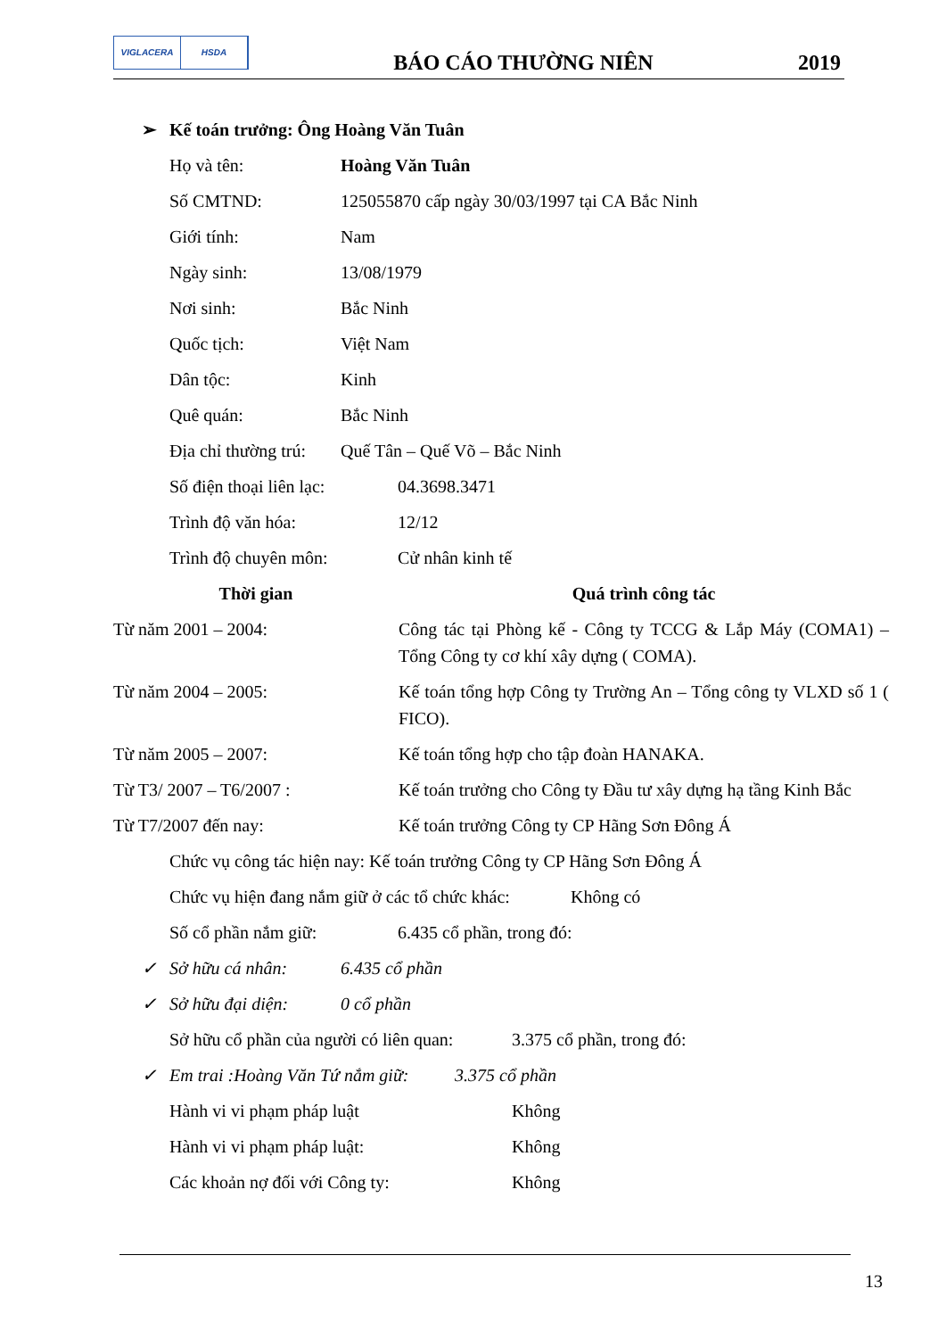VIGLACERA HSDA
BÁO CÁO THƯỜNG NIÊN
2019
➢ Kế toán trưởng: Ông Hoàng Văn Tuân
Họ và tên: Hoàng Văn Tuân
Số CMTND: 125055870 cấp ngày 30/03/1997 tại CA Bắc Ninh
Giới tính: Nam
Ngày sinh: 13/08/1979
Nơi sinh: Bắc Ninh
Quốc tịch: Việt Nam
Dân tộc: Kinh
Quê quán: Bắc Ninh
Địa chỉ thường trú: Quế Tân – Quế Võ – Bắc Ninh
Số điện thoại liên lạc: 04.3698.3471
Trình độ văn hóa: 12/12
Trình độ chuyên môn: Cử nhân kinh tế
| Thời gian | Quá trình công tác |
| --- | --- |
| Từ năm 2001 – 2004: | Công tác tại Phòng kế - Công ty TCCG & Lắp Máy (COMA1) – Tổng Công ty cơ khí xây dựng ( COMA). |
| Từ năm 2004 – 2005: | Kế toán tổng hợp Công ty Trường An – Tổng công ty VLXD số 1 ( FICO). |
| Từ năm 2005 – 2007: | Kế toán tổng hợp cho tập đoàn HANAKA. |
| Từ T3/ 2007 – T6/2007 : | Kế toán trưởng cho Công ty Đầu tư xây dựng hạ tầng Kinh Bắc |
| Từ T7/2007 đến nay: | Kế toán trưởng Công ty CP Hãng Sơn Đông Á |
Chức vụ công tác hiện nay: Kế toán trưởng Công ty CP Hãng Sơn Đông Á
Chức vụ hiện đang nắm giữ ở các tổ chức khác: Không có
Số cổ phần nắm giữ: 6.435 cổ phần, trong đó:
✓ Sở hữu cá nhân: 6.435 cổ phần
✓ Sở hữu đại diện: 0 cổ phần
Sở hữu cổ phần của người có liên quan: 3.375 cổ phần, trong đó:
✓ Em trai :Hoàng Văn Tứ nắm giữ: 3.375 cổ phần
Hành vi vi phạm pháp luật Không
Hành vi vi phạm pháp luật: Không
Các khoản nợ đối với Công ty: Không
13